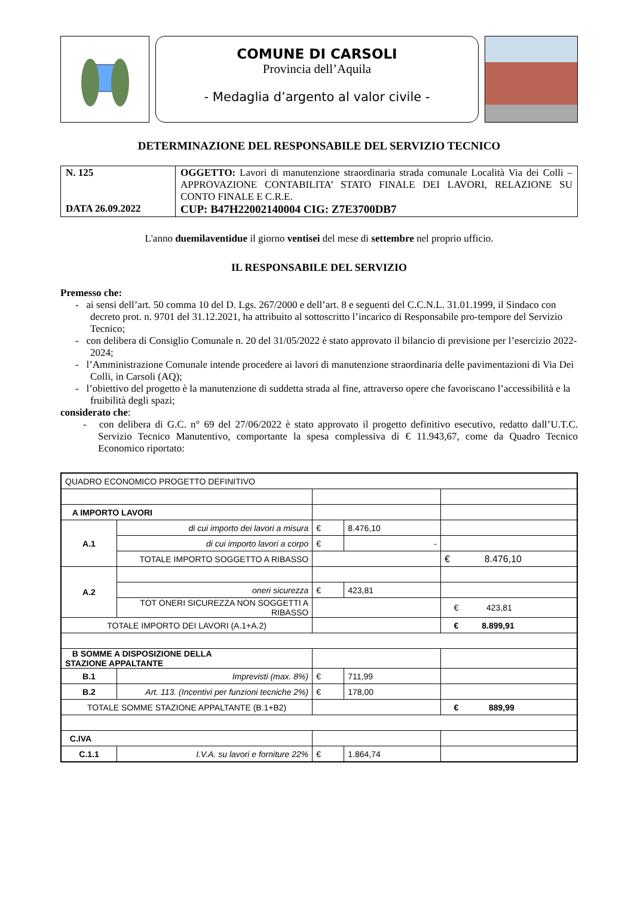COMUNE DI CARSOLI
Provincia dell’Aquila
- Medaglia d’argento al valor civile -
DETERMINAZIONE DEL RESPONSABILE DEL SERVIZIO TECNICO
| N. 125 DATA 26.09.2022 | OGGETTO: Lavori di manutenzione straordinaria strada comunale Località Via dei Colli – APPROVAZIONE CONTABILITA’ STATO FINALE DEI LAVORI, RELAZIONE SU CONTO FINALE E C.R.E. CUP: B47H22002140004 CIG: Z7E3700DB7 |
L'anno duemilaventidue il giorno ventisei del mese di settembre nel proprio ufficio.
IL RESPONSABILE DEL SERVIZIO
Premesso che:
- ai sensi dell’art. 50 comma 10 del D. Lgs. 267/2000 e dell’art. 8 e seguenti del C.C.N.L. 31.01.1999, il Sindaco con decreto prot. n. 9701 del 31.12.2021, ha attribuito al sottoscritto l’incarico di Responsabile pro-tempore del Servizio Tecnico;
- con delibera di Consiglio Comunale n. 20 del 31/05/2022 è stato approvato il bilancio di previsione per l’esercizio 2022-2024;
- l’Amministrazione Comunale intende procedere ai lavori di manutenzione straordinaria delle pavimentazioni di Via Dei Colli, in Carsoli (AQ);
- l’obiettivo del progetto è la manutenzione di suddetta strada al fine, attraverso opere che favoriscano l’accessibilità e la fruibilità degli spazi;
considerato che:
- con delibera di G.C. n° 69 del 27/06/2022 è stato approvato il progetto definitivo esecutivo, redatto dall’U.T.C. Servizio Tecnico Manutentivo, comportante la spesa complessiva di € 11.943,67, come da Quadro Tecnico Economico riportato:
| QUADRO ECONOMICO PROGETTO DEFINITIVO | | | | |
| A IMPORTO LAVORI | | | | |
| A.1 | di cui importo dei lavori a misura | € | 8.476,10 | |
| | di cui importo lavori a corpo | € | - | |
| | TOTALE IMPORTO SOGGETTO A RIBASSO | | | € 8.476,10 |
| A.2 | | | | |
| | oneri sicurezza | € | 423,81 | |
| | TOT ONERI SICUREZZA NON SOGGETTI A RIBASSO | | | € 423,81 |
| TOTALE IMPORTO DEI LAVORI (A.1+A.2) | | | | € 8.899,91 |
| B SOMME A DISPOSIZIONE DELLA STAZIONE APPALTANTE | | | | |
| B.1 | Imprevisti (max. 8%) | € | 711,99 | |
| B.2 | Art. 113. (Incentivi per funzioni tecniche 2%) | € | 178,00 | |
| TOTALE SOMME STAZIONE APPALTANTE (B.1+B2) | | | | € 889,99 |
| C.IVA | | | | |
| C.1.1 | I.V.A. su lavori e forniture 22% | € | 1.864,74 | |